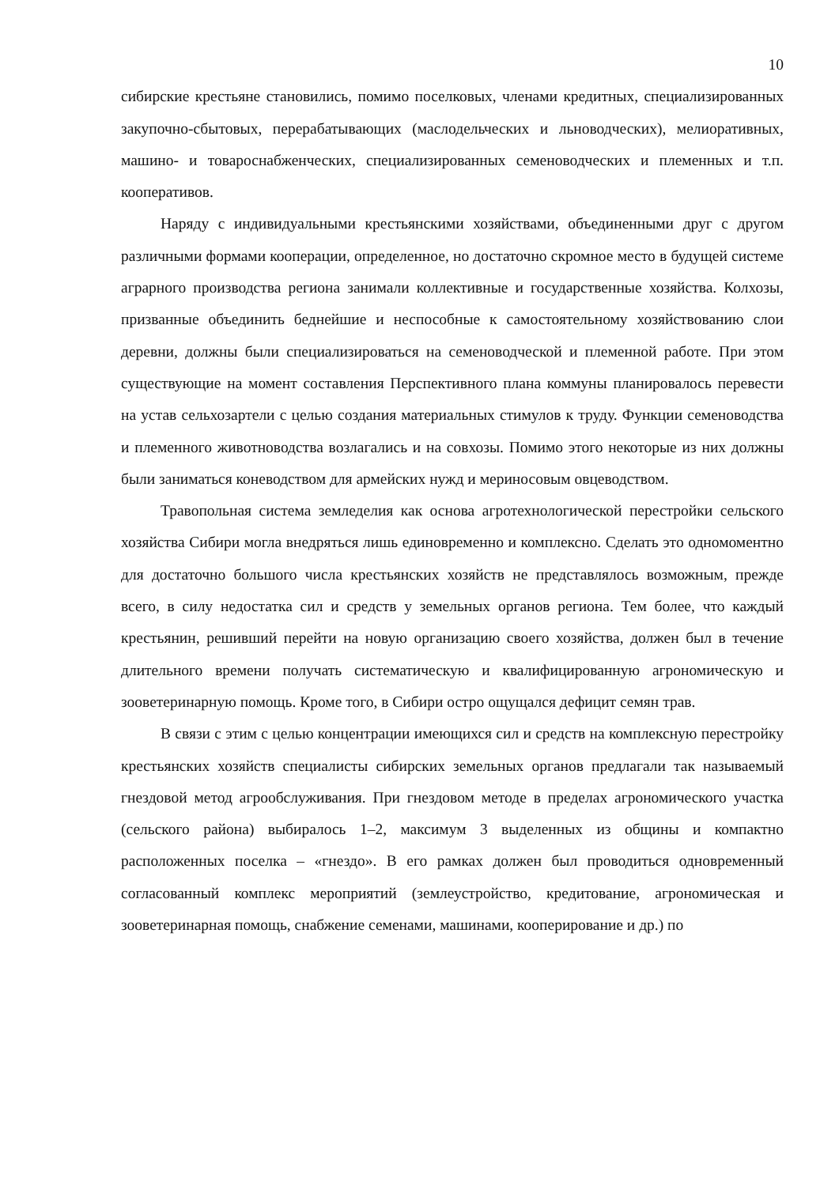10
сибирские крестьяне становились, помимо поселковых, членами кредитных, специализированных закупочно-сбытовых, перерабатывающих (маслодельческих и льноводческих), мелиоративных, машино- и товароснабженческих, специализированных семеноводческих и племенных и т.п. кооперативов.
Наряду с индивидуальными крестьянскими хозяйствами, объединенными друг с другом различными формами кооперации, определенное, но достаточно скромное место в будущей системе аграрного производства региона занимали коллективные и государственные хозяйства. Колхозы, призванные объединить беднейшие и неспособные к самостоятельному хозяйствованию слои деревни, должны были специализироваться на семеноводческой и племенной работе. При этом существующие на момент составления Перспективного плана коммуны планировалось перевести на устав сельхозартели с целью создания материальных стимулов к труду. Функции семеноводства и племенного животноводства возлагались и на совхозы. Помимо этого некоторые из них должны были заниматься коневодством для армейских нужд и мериносовым овцеводством.
Травопольная система земледелия как основа агротехнологической перестройки сельского хозяйства Сибири могла внедряться лишь единовременно и комплексно. Сделать это одномоментно для достаточно большого числа крестьянских хозяйств не представлялось возможным, прежде всего, в силу недостатка сил и средств у земельных органов региона. Тем более, что каждый крестьянин, решивший перейти на новую организацию своего хозяйства, должен был в течение длительного времени получать систематическую и квалифицированную агрономическую и зооветеринарную помощь. Кроме того, в Сибири остро ощущался дефицит семян трав.
В связи с этим с целью концентрации имеющихся сил и средств на комплексную перестройку крестьянских хозяйств специалисты сибирских земельных органов предлагали так называемый гнездовой метод агрообслуживания. При гнездовом методе в пределах агрономического участка (сельского района) выбиралось 1–2, максимум 3 выделенных из общины и компактно расположенных поселка – «гнездо». В его рамках должен был проводиться одновременный согласованный комплекс мероприятий (землеустройство, кредитование, агрономическая и зооветеринарная помощь, снабжение семенами, машинами, кооперирование и др.) по